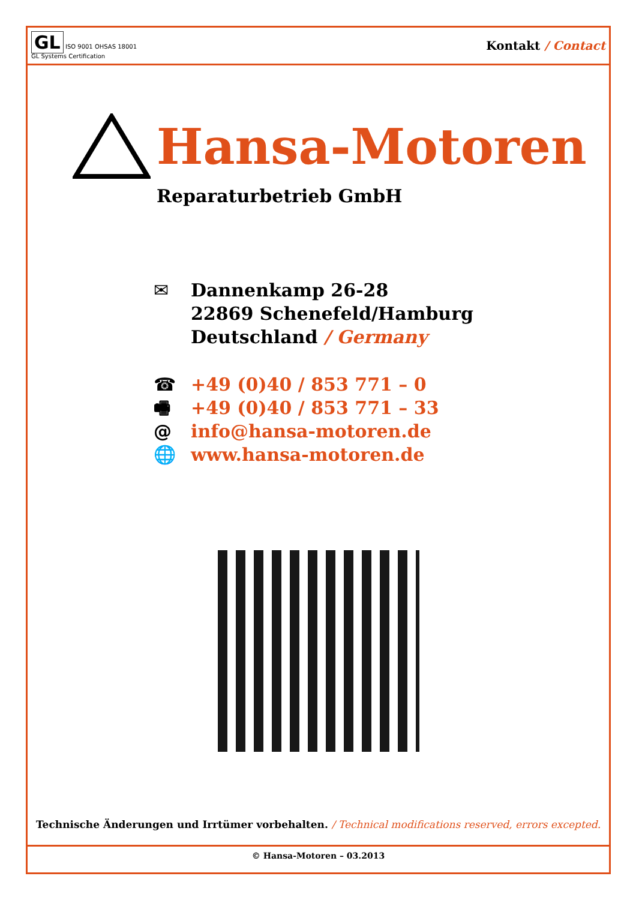GL ISO 9001 OHSAS 18001
GL Systems Certification
Kontakt / Contact
Hansa-Motoren
Reparaturbetrieb GmbH
✉ Dannenkamp 26-28
22869 Schenefeld/Hamburg
Deutschland / Germany
☎ +49 (0)40 / 853 771 – 0
🖷 +49 (0)40 / 853 771 – 33
@ info@hansa-motoren.de
🌐 www.hansa-motoren.de
Technische Änderungen und Irrtümer vorbehalten. / Technical modifications reserved, errors excepted.
© Hansa-Motoren – 03.2013